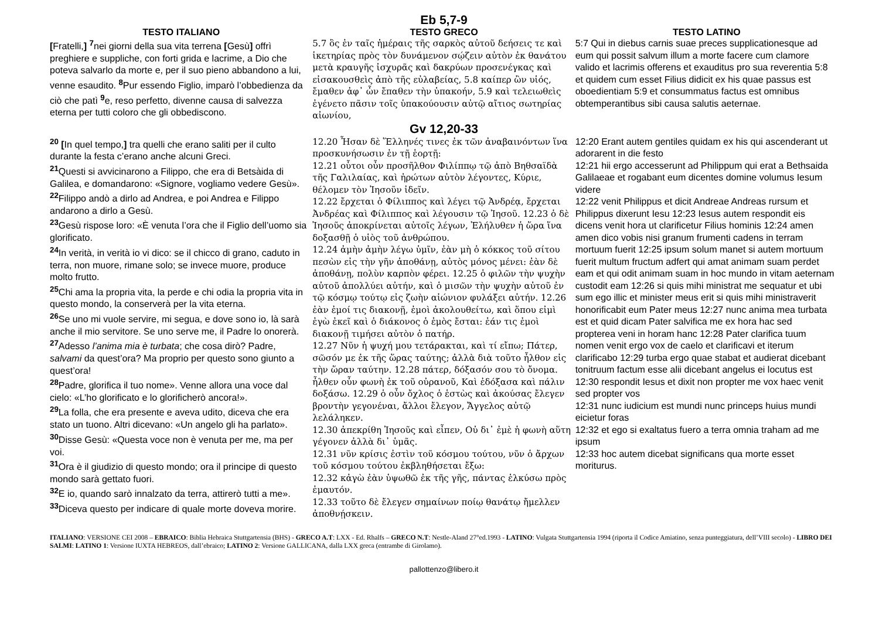Eb 5,7-9
| TESTO ITALIANO | TESTO GRECO | TESTO LATINO |
| --- | --- | --- |
| [ Fratelli, ] <sup>7</sup>nei giorni della sua vita terrena [ Gesù ] offrì preghiere e suppliche, con forti grida e lacrime, a Dio che poteva salvarlo da morte e, per il suo pieno abbandono a lui, venne esaudito. <sup>8</sup>Pur essendo Figlio, imparò l’obbedienza da ciò che patì <sup>9</sup>e, reso perfetto, divenne causa di salvezza eterna per tutti coloro che gli obbediscono. | 5.7 ὃς ἐν ταῖς ἡμέραις τῆς σαρκὸς αὐτοῦ δεήσεις τε καὶ ἱκετηρίας πρὸς τὸν δυνάμενον σῴζειν αὐτὸν ἐκ θανάτου μετὰ κραυγῆς ἰσχυρᾶς καὶ δακρύων προσενέγκας καὶ εἰσακουσθεὶς ἀπὸ τῆς εὐλαβείας, 5.8 καίπερ ὢν υἱός, ἔμαθεν ἀφ᾽ ὧν ἔπαθεν τὴν ὑπακοήν, 5.9 καὶ τελειωθεὶς ἐγένετο πᾶσιν τοῖς ὑπακούουσιν αὐτῷ αἴτιος σωτηρίας αἰωνίου, | 5:7 Qui in diebus carnis suae preces supplicationesque ad eum qui possit salvum illum a morte facere cum clamore valido et lacrimis offerens et exauditus pro sua reverentia 5:8 et quidem cum esset Filius didicit ex his quae passus est oboedientiam 5:9 et consummatus factus est omnibus obtemperantibus sibi causa salutis aeternae. |
Gv 12,20-33
| <sup>20</sup> [ In quel tempo, ] tra quelli che erano saliti per il culto durante la festa c’erano anche alcuni Greci. <sup>21</sup> Questi si avvicinarono a Filippo, che era di Betsàida di Galilea, e domandarono: «Signore, vogliamo vedere Gesù». <sup>22</sup> Filippo andò a dirlo ad Andrea, e poi Andrea e Filippo andarono a dirlo a Gesù. <sup>23</sup> Gesù rispose loro: «È venuta l’ora che il Figlio dell’uomo sia glorificato. <sup>24</sup> In verità, in verità io vi dico: se il chicco di grano, caduto in terra, non muore, rimane solo; se invece muore, produce molto frutto. <sup>25</sup> Chi ama la propria vita, la perde e chi odia la propria vita in questo mondo, la conserverà per la vita eterna. <sup>26</sup> Se uno mi vuole servire, mi segua, e dove sono io, là sarà anche il mio servitore. Se uno serve me, il Padre lo onorerà. <sup>27</sup> Adesso l’anima mia è turbata ; che cosa dirò? Padre, salvami da quest’ora? Ma proprio per questo sono giunto a quest’ora! <sup>28</sup> Padre, glorifica il tuo nome». Venne allora una voce dal cielo: «L’ho glorificato e lo glorificherò ancora!». <sup>29</sup> La folla, che era presente e aveva udito, diceva che era stato un tuono. Altri dicevano: «Un angelo gli ha parlato». <sup>30</sup> Disse Gesù: «Questa voce non è venuta per me, ma per voi. <sup>31</sup> Ora è il giudizio di questo mondo; ora il principe di questo mondo sarà gettato fuori. <sup>32</sup> E io, quando sarò innalzato da terra, attirerò tutti a me». <sup>33</sup> Diceva questo per indicare di quale morte doveva morire. | 12.20 Ἦσαν δὲ Ἕλληνές τινες ἐκ τῶν ἀναβαινόντων ἵνα προσκυνήσωσιν ἐν τῇ ἑορτῇ: 12.21 οὗτοι οὖν προσῆλθον Φιλίππῳ τῷ ἀπὸ Βηθσαϊδὰ τῆς Γαλιλαίας, καὶ ἠρώτων αὐτὸν λέγοντες, Κύριε, θέλομεν τὸν Ἰησοῦν ἰδεῖν. 12.22 ἔρχεται ὁ Φίλιππος καὶ λέγει τῷ Ἀνδρέᾳ, ἔρχεται Ἀνδρέας καὶ Φίλιππος καὶ λέγουσιν τῷ Ἰησοῦ. 12.23 ὁ δὲ Ἰησοῦς ἀποκρίνεται αὐτοῖς λέγων, Ἐλήλυθεν ἡ ὥρα ἵνα δοξασθῇ ὁ υἱὸς τοῦ ἀνθρώπου. 12.24 ἀμὴν ἀμὴν λέγω ὑμῖν, ἐὰν μὴ ὁ κόκκος τοῦ σίτου πεσὼν εἰς τὴν γῆν ἀποθάνῃ, αὐτὸς μόνος μένει: ἐὰν δὲ ἀποθάνῃ, πολὺν καρπὸν φέρει. 12.25 ὁ φιλῶν τὴν ψυχὴν αὐτοῦ ἀπολλύει αὐτήν, καὶ ὁ μισῶν τὴν ψυχὴν αὐτοῦ ἐν τῷ κόσμῳ τούτῳ εἰς ζωὴν αἰώνιον φυλάξει αὐτήν. 12.26 ἐὰν ἐμοί τις διακονῇ, ἐμοὶ ἀκολουθείτω, καὶ ὅπου εἰμὶ ἐγὼ ἐκεῖ καὶ ὁ διάκονος ὁ ἐμὸς ἔσται: ἐάν τις ἐμοὶ διακονῇ τιμήσει αὐτὸν ὁ πατήρ. 12.27 Νῦν ἡ ψυχή μου τετάρακται, καὶ τί εἴπω; Πάτερ, σῶσόν με ἐκ τῆς ὥρας ταύτης; ἀλλὰ διὰ τοῦτο ἦλθον εἰς τὴν ὥραν ταύτην. 12.28 πάτερ, δόξασόν σου τὸ ὄνομα. ἦλθεν οὖν φωνὴ ἐκ τοῦ οὐρανοῦ, Καὶ ἐδόξασα καὶ πάλιν δοξάσω. 12.29 ὁ οὖν ὄχλος ὁ ἑστὼς καὶ ἀκούσας ἔλεγεν βροντὴν γεγονέναι, ἄλλοι ἔλεγον, Ἄγγελος αὐτῷ λελάληκεν. 12.30 ἀπεκρίθη Ἰησοῦς καὶ εἶπεν, Οὐ δι᾽ ἐμὲ ἡ φωνὴ αὕτη γέγονεν ἀλλὰ δι᾽ ὑμᾶς. 12.31 νῦν κρίσις ἐστὶν τοῦ κόσμου τούτου, νῦν ὁ ἄρχων τοῦ κόσμου τούτου ἐκβληθήσεται ἔξω: 12.32 κἀγὼ ἐὰν ὑψωθῶ ἐκ τῆς γῆς, πάντας ἑλκύσω πρὸς ἐμαυτόν. 12.33 τοῦτο δὲ ἔλεγεν σημαίνων ποίῳ θανάτῳ ἤμελλεν ἀποθνῄσκειν. | 12:20 Erant autem gentiles quidam ex his qui ascenderant ut adorarent in die festo 12:21 hii ergo accesserunt ad Philippum qui erat a Bethsaida Galilaeae et rogabant eum dicentes domine volumus Iesum videre 12:22 venit Philippus et dicit Andreae Andreas rursum et Philippus dixerunt Iesu 12:23 Iesus autem respondit eis dicens venit hora ut clarificetur Filius hominis 12:24 amen amen dico vobis nisi granum frumenti cadens in terram mortuum fuerit 12:25 ipsum solum manet si autem mortuum fuerit multum fructum adfert qui amat animam suam perdet eam et qui odit animam suam in hoc mundo in vitam aeternam custodit eam 12:26 si quis mihi ministrat me sequatur et ubi sum ego illic et minister meus erit si quis mihi ministraverit honorificabit eum Pater meus 12:27 nunc anima mea turbata est et quid dicam Pater salvifica me ex hora hac sed propterea veni in horam hanc 12:28 Pater clarifica tuum nomen venit ergo vox de caelo et clarificavi et iterum clarificabo 12:29 turba ergo quae stabat et audierat dicebant tonitruum factum esse alii dicebant angelus ei locutus est 12:30 respondit Iesus et dixit non propter me vox haec venit sed propter vos 12:31 nunc iudicium est mundi nunc princeps huius mundi eicietur foras 12:32 et ego si exaltatus fuero a terra omnia traham ad me ipsum 12:33 hoc autem dicebat significans qua morte esset moriturus. |
ITALIANO: VERSIONE CEI 2008 – EBRAICO: Biblia Hebraica Stuttgartensia (BHS) - GRECO A.T: LXX - Ed. Rhalfs – GRECO N.T: Nestle-Aland 27°ed.1993 - LATINO: Vulgata Stuttgartensia 1994 (riporta il Codice Amiatino, senza punteggiatura, dell’VIII secolo) - LIBRO DEI SALMI: LATINO 1: Versione IUXTA HEBREOS, dall’ebraico; LATINO 2: Versione GALLICANA, dalla LXX greca (entrambe di Girolamo).
pallottenzo@libero.it